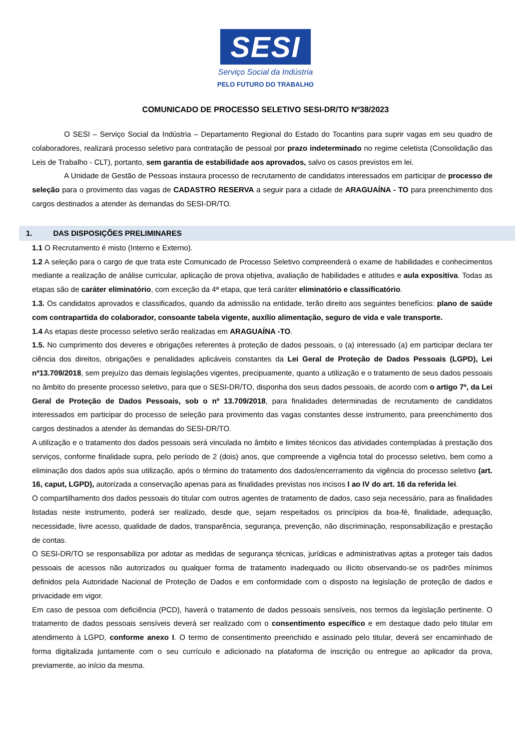SESI
Serviço Social da Indústria
PELO FUTURO DO TRABALHO
COMUNICADO DE PROCESSO SELETIVO SESI-DR/TO Nº38/2023
O SESI – Serviço Social da Indústria – Departamento Regional do Estado do Tocantins para suprir vagas em seu quadro de colaboradores, realizará processo seletivo para contratação de pessoal por prazo indeterminado no regime celetista (Consolidação das Leis de Trabalho - CLT), portanto, sem garantia de estabilidade aos aprovados, salvo os casos previstos em lei.
A Unidade de Gestão de Pessoas instaura processo de recrutamento de candidatos interessados em participar de processo de seleção para o provimento das vagas de CADASTRO RESERVA a seguir para a cidade de ARAGUAÍNA - TO para preenchimento dos cargos destinados a atender às demandas do SESI-DR/TO.
1. DAS DISPOSIÇÕES PRELIMINARES
1.1 O Recrutamento é misto (Interno e Externo).
1.2 A seleção para o cargo de que trata este Comunicado de Processo Seletivo compreenderá o exame de habilidades e conhecimentos mediante a realização de análise curricular, aplicação de prova objetiva, avaliação de habilidades e atitudes e aula expositiva. Todas as etapas são de caráter eliminatório, com exceção da 4ª etapa, que terá caráter eliminatório e classificatório.
1.3. Os candidatos aprovados e classificados, quando da admissão na entidade, terão direito aos seguintes benefícios: plano de saúde com contrapartida do colaborador, consoante tabela vigente, auxílio alimentação, seguro de vida e vale transporte.
1.4 As etapas deste processo seletivo serão realizadas em ARAGUAÍNA -TO.
1.5. No cumprimento dos deveres e obrigações referentes à proteção de dados pessoais, o (a) interessado (a) em participar declara ter ciência dos direitos, obrigações e penalidades aplicáveis constantes da Lei Geral de Proteção de Dados Pessoais (LGPD), Lei nº13.709/2018, sem prejuízo das demais legislações vigentes, precipuamente, quanto a utilização e o tratamento de seus dados pessoais no âmbito do presente processo seletivo, para que o SESI-DR/TO, disponha dos seus dados pessoais, de acordo com o artigo 7º, da Lei Geral de Proteção de Dados Pessoais, sob o nº 13.709/2018, para finalidades determinadas de recrutamento de candidatos interessados em participar do processo de seleção para provimento das vagas constantes desse instrumento, para preenchimento dos cargos destinados a atender às demandas do SESI-DR/TO.
A utilização e o tratamento dos dados pessoais será vinculada no âmbito e limites técnicos das atividades contempladas à prestação dos serviços, conforme finalidade supra, pelo período de 2 (dois) anos, que compreende a vigência total do processo seletivo, bem como a eliminação dos dados após sua utilização, após o término do tratamento dos dados/encerramento da vigência do processo seletivo (art. 16, caput, LGPD), autorizada a conservação apenas para as finalidades previstas nos incisos I ao IV do art. 16 da referida lei.
O compartilhamento dos dados pessoais do titular com outros agentes de tratamento de dados, caso seja necessário, para as finalidades listadas neste instrumento, poderá ser realizado, desde que, sejam respeitados os princípios da boa-fé, finalidade, adequação, necessidade, livre acesso, qualidade de dados, transparência, segurança, prevenção, não discriminação, responsabilização e prestação de contas.
O SESI-DR/TO se responsabiliza por adotar as medidas de segurança técnicas, jurídicas e administrativas aptas a proteger tais dados pessoais de acessos não autorizados ou qualquer forma de tratamento inadequado ou ilícito observando-se os padrões mínimos definidos pela Autoridade Nacional de Proteção de Dados e em conformidade com o disposto na legislação de proteção de dados e privacidade em vigor.
Em caso de pessoa com deficiência (PCD), haverá o tratamento de dados pessoais sensíveis, nos termos da legislação pertinente. O tratamento de dados pessoais sensíveis deverá ser realizado com o consentimento específico e em destaque dado pelo titular em atendimento à LGPD, conforme anexo I. O termo de consentimento preenchido e assinado pelo titular, deverá ser encaminhado de forma digitalizada juntamente com o seu currículo e adicionado na plataforma de inscrição ou entregue ao aplicador da prova, previamente, ao início da mesma.